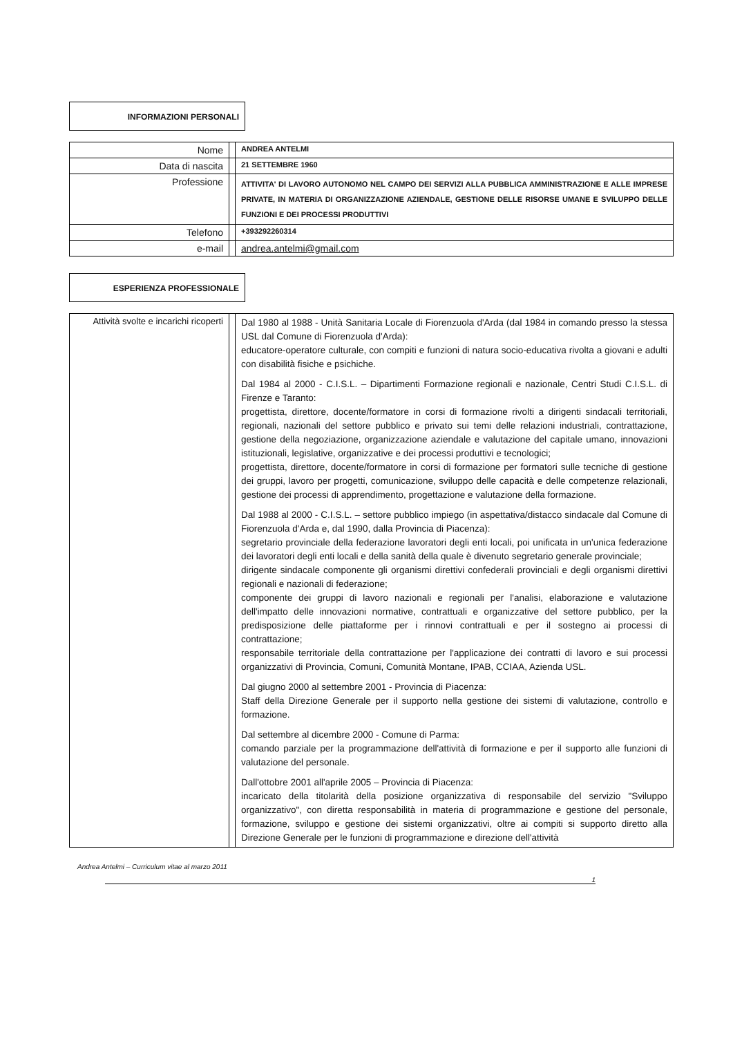INFORMAZIONI PERSONALI
| Nome | | ANDREA ANTELMI |
| Data di nascita | | 21 SETTEMBRE 1960 |
| Professione | | ATTIVITA' DI LAVORO AUTONOMO NEL CAMPO DEI SERVIZI ALLA PUBBLICA AMMINISTRAZIONE E ALLE IMPRESE PRIVATE, IN MATERIA DI ORGANIZZAZIONE AZIENDALE, GESTIONE DELLE RISORSE UMANE E SVILUPPO DELLE FUNZIONI E DEI PROCESSI PRODUTTIVI |
| Telefono | | +393292260314 |
| e-mail | | andrea.antelmi@gmail.com |
ESPERIENZA PROFESSIONALE
| Attività svolte e incarichi ricoperti | | Dal 1980 al 1988 - Unità Sanitaria Locale di Fiorenzuola d'Arda (dal 1984 in comando presso la stessa USL dal Comune di Fiorenzuola d'Arda): educatore-operatore culturale, con compiti e funzioni di natura socio-educativa rivolta a giovani e adulti con disabilità fisiche e psichiche. Dal 1984 al 2000 - C.I.S.L. – Dipartimenti Formazione regionali e nazionale, Centri Studi C.I.S.L. di Firenze e Taranto: progettista, direttore, docente/formatore in corsi di formazione rivolti a dirigenti sindacali territoriali, regionali, nazionali del settore pubblico e privato sui temi delle relazioni industriali, contrattazione, gestione della negoziazione, organizzazione aziendale e valutazione del capitale umano, innovazioni istituzionali, legislative, organizzative e dei processi produttivi e tecnologici; progettista, direttore, docente/formatore in corsi di formazione per formatori sulle tecniche di gestione dei gruppi, lavoro per progetti, comunicazione, sviluppo delle capacità e delle competenze relazionali, gestione dei processi di apprendimento, progettazione e valutazione della formazione. Dal 1988 al 2000 - C.I.S.L. – settore pubblico impiego (in aspettativa/distacco sindacale dal Comune di Fiorenzuola d'Arda e, dal 1990, dalla Provincia di Piacenza): segretario provinciale della federazione lavoratori degli enti locali, poi unificata in un'unica federazione dei lavoratori degli enti locali e della sanità della quale è divenuto segretario generale provinciale; dirigente sindacale componente gli organismi direttivi confederali provinciali e degli organismi direttivi regionali e nazionali di federazione; componente dei gruppi di lavoro nazionali e regionali per l'analisi, elaborazione e valutazione dell'impatto delle innovazioni normative, contrattuali e organizzative del settore pubblico, per la predisposizione delle piattaforme per i rinnovi contrattuali e per il sostegno ai processi di contrattazione; responsabile territoriale della contrattazione per l'applicazione dei contratti di lavoro e sui processi organizzativi di Provincia, Comuni, Comunità Montane, IPAB, CCIAA, Azienda USL. Dal giugno 2000 al settembre 2001 - Provincia di Piacenza: Staff della Direzione Generale per il supporto nella gestione dei sistemi di valutazione, controllo e formazione. Dal settembre al dicembre 2000 - Comune di Parma: comando parziale per la programmazione dell'attività di formazione e per il supporto alle funzioni di valutazione del personale. Dall'ottobre 2001 all'aprile 2005 – Provincia di Piacenza: incaricato della titolarità della posizione organizzativa di responsabile del servizio "Sviluppo organizzativo", con diretta responsabilità in materia di programmazione e gestione del personale, formazione, sviluppo e gestione dei sistemi organizzativi, oltre ai compiti si supporto diretto alla Direzione Generale per le funzioni di programmazione e direzione dell'attività |
Andrea Antelmi – Curriculum vitae al marzo 2011
1